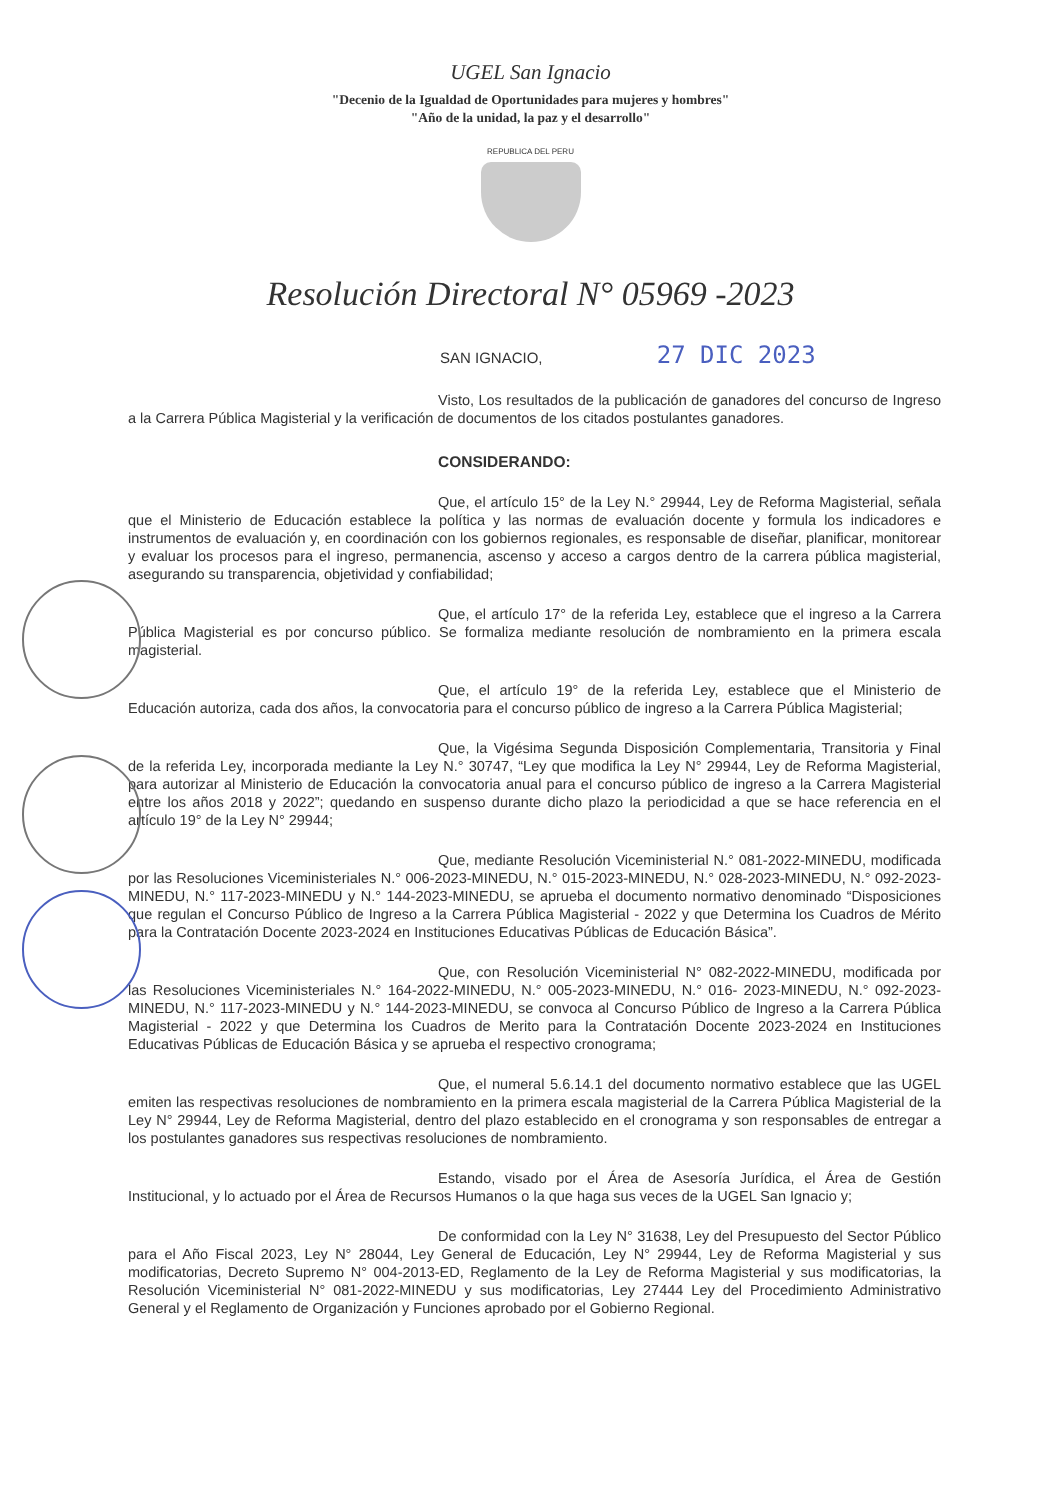UGEL San Ignacio
"Decenio de la Igualdad de Oportunidades para mujeres y hombres"
"Año de la unidad, la paz y el desarrollo"
REPUBLICA DEL PERU
Resolución Directoral N° 05969 -2023
SAN IGNACIO, 27 DIC 2023
Visto, Los resultados de la publicación de ganadores del concurso de Ingreso a la Carrera Pública Magisterial y la verificación de documentos de los citados postulantes ganadores.
CONSIDERANDO:
Que, el artículo 15° de la Ley N.° 29944, Ley de Reforma Magisterial, señala que el Ministerio de Educación establece la política y las normas de evaluación docente y formula los indicadores e instrumentos de evaluación y, en coordinación con los gobiernos regionales, es responsable de diseñar, planificar, monitorear y evaluar los procesos para el ingreso, permanencia, ascenso y acceso a cargos dentro de la carrera pública magisterial, asegurando su transparencia, objetividad y confiabilidad;
Que, el artículo 17° de la referida Ley, establece que el ingreso a la Carrera Pública Magisterial es por concurso público. Se formaliza mediante resolución de nombramiento en la primera escala magisterial.
Que, el artículo 19° de la referida Ley, establece que el Ministerio de Educación autoriza, cada dos años, la convocatoria para el concurso público de ingreso a la Carrera Pública Magisterial;
Que, la Vigésima Segunda Disposición Complementaria, Transitoria y Final de la referida Ley, incorporada mediante la Ley N.° 30747, “Ley que modifica la Ley N° 29944, Ley de Reforma Magisterial, para autorizar al Ministerio de Educación la convocatoria anual para el concurso público de ingreso a la Carrera Magisterial entre los años 2018 y 2022”; quedando en suspenso durante dicho plazo la periodicidad a que se hace referencia en el artículo 19° de la Ley N° 29944;
Que, mediante Resolución Viceministerial N.° 081-2022-MINEDU, modificada por las Resoluciones Viceministeriales N.° 006-2023-MINEDU, N.° 015-2023-MINEDU, N.° 028-2023-MINEDU, N.° 092-2023-MINEDU, N.° 117-2023-MINEDU y N.° 144-2023-MINEDU, se aprueba el documento normativo denominado “Disposiciones que regulan el Concurso Público de Ingreso a la Carrera Pública Magisterial - 2022 y que Determina los Cuadros de Mérito para la Contratación Docente 2023-2024 en Instituciones Educativas Públicas de Educación Básica”.
Que, con Resolución Viceministerial N° 082-2022-MINEDU, modificada por las Resoluciones Viceministeriales N.° 164-2022-MINEDU, N.° 005-2023-MINEDU, N.° 016- 2023-MINEDU, N.° 092-2023-MINEDU, N.° 117-2023-MINEDU y N.° 144-2023-MINEDU, se convoca al Concurso Público de Ingreso a la Carrera Pública Magisterial - 2022 y que Determina los Cuadros de Merito para la Contratación Docente 2023-2024 en Instituciones Educativas Públicas de Educación Básica y se aprueba el respectivo cronograma;
Que, el numeral 5.6.14.1 del documento normativo establece que las UGEL emiten las respectivas resoluciones de nombramiento en la primera escala magisterial de la Carrera Pública Magisterial de la Ley N° 29944, Ley de Reforma Magisterial, dentro del plazo establecido en el cronograma y son responsables de entregar a los postulantes ganadores sus respectivas resoluciones de nombramiento.
Estando, visado por el Área de Asesoría Jurídica, el Área de Gestión Institucional, y lo actuado por el Área de Recursos Humanos o la que haga sus veces de la UGEL San Ignacio y;
De conformidad con la Ley N° 31638, Ley del Presupuesto del Sector Público para el Año Fiscal 2023, Ley N° 28044, Ley General de Educación, Ley N° 29944, Ley de Reforma Magisterial y sus modificatorias, Decreto Supremo N° 004-2013-ED, Reglamento de la Ley de Reforma Magisterial y sus modificatorias, la Resolución Viceministerial N° 081-2022-MINEDU y sus modificatorias, Ley 27444 Ley del Procedimiento Administrativo General y el Reglamento de Organización y Funciones aprobado por el Gobierno Regional.